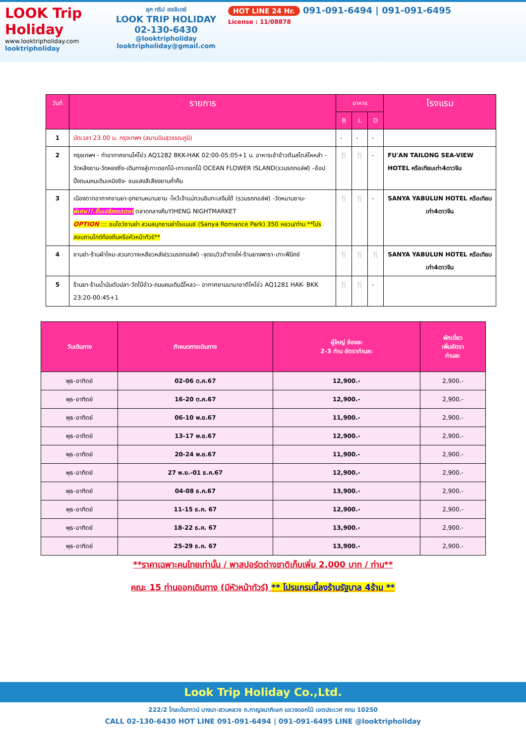LOOK Trip Holiday
www.looktripholiday.com
looktripholiday
ลุค ทริป ฮอลิเดย์
LOOK TRIP HOLIDAY
02-130-6430
@looktripholiday looktripholiday@gmail.com
HOT LINE 24 Hr. 091-091-6494 | 091-091-6495
License : 11/08878
| วันที่ | รายการ | อาหาร | | | โรงแรม |
| --- | --- | --- | --- | --- | --- |
| | | B | L | D | |
| 1 | นัดเวลา 23.00 น. กรุงเทพฯ (สนามบินสุวรรณภูมิ) | - | - | - | |
| 2 | กรุงเทพฯ - ท่าอากาศยานไห่โข่ว AQ1282 BKK-HAK 02:00-05:05+1 น. อาหารเช้าข้าวต้มสไตล์ไหหลำ - วัดหลิงซาน-วัดหยงซิ่ง-เดินทางสู่เกาะดอกไม้-เกาะดอกไม้ OCEAN FLOWER ISLAND(รวมรถกอล์ฟ) –ช้อปปิ้งถนนคนเดินเหมิงชิง- ชมแสงสีเสียงยามค่ำคืน | 🍴 | 🍴 | - | FU'AN TAILONG SEA-VIEW HOTEL หรือเทียบเท่า4ดาวจีน |
| 3 | เมืองตากอากาศซานยา-อุทยานหนานซาน -ไหว้เจ้าแม่กวนอิมทะเลจีนใต้ (รวมรถกอล์ฟ) -วัดหนานซาน- พิเศษ!!.ขึ้นเฮลิคอปเตอร์ ตลาดกลางคืนYIHENG NIGHTMARKET OPTION ::: ชมโชว์ซานย่า สวนสนุกซานย่าโรแมนซ์ (Sanya Romance Park) 350 หยวน/ท่าน **โปรสอบถามไกด์ท้องถิ่นหรือหัวหน้าทัวร์** | 🍴 | 🍴 | - | SANYA YABULUN HOTEL หรือเทียบเท่า4ดาวจีน |
| 4 | ซานย่า-ร้านผ้าไหม-สวนกวางเหลียวหลัง(รวมรถกอล์ฟ) -จุดชมวิวต้าตงไห่-ร้านยางพารา-เกาะฟีนิกซ์ | 🍴 | 🍴 | 🍴 | SANYA YABULUN HOTEL หรือเทียบเท่า4ดาวจีน |
| 5 | ร้านยา-ร้านน้ำมันตับปลา-วัดโป๋อ๋าว-ถนนคนเดินฉีโหลว-- อากาศยานนานาชาติไหโข่ว AQ1281 HAK- BKK 23:20-00:45+1 | 🍴 | 🍴 | - | |
| วันเดินทาง | กำหนดการเดินทาง | ผู้ใหญ่ ห้องละ 2-3 ท่าน อัตราท่านละ | พักเดี่ยว เพิ่มอัตรา ท่านละ |
| --- | --- | --- | --- |
| พุธ-อาทิตย์ | 02-06 ต.ค.67 | 12,900.- | 2,900.- |
| พุธ-อาทิตย์ | 16-20 ต.ค.67 | 12,900.- | 2,900.- |
| พุธ-อาทิตย์ | 06-10 พ.ย.67 | 11,900.- | 2,900.- |
| พุธ-อาทิตย์ | 13-17 พ.ย.67 | 12,900.- | 2,900.- |
| พุธ-อาทิตย์ | 20-24 พ.ย.67 | 11,900.- | 2,900.- |
| พุธ-อาทิตย์ | 27 พ.ย.-01 ธ.ค.67 | 12,900.- | 2,900.- |
| พุธ-อาทิตย์ | 04-08 ธ.ค.67 | 13,900.- | 2,900.- |
| พุธ-อาทิตย์ | 11-15 ธ.ค. 67 | 12,900.- | 2,900.- |
| พุธ-อาทิตย์ | 18-22 ธ.ค. 67 | 13,900.- | 2,900.- |
| พุธ-อาทิตย์ | 25-29 ธ.ค. 67 | 13,900.- | 2,900.- |
**ราคาเฉพาะคนไทยเท่านั้น / พาสปอร์ตต่างชาติเก็บเพิ่ม 2,000 บาท / ท่าน**
คณะ 15 ท่านออกเดินทาง (มีหัวหน้าทัวร์) ** โปรแกรมนี้ลงร้านรัฐบาล 4ร้าน **
Look Trip Holiday Co.,Ltd.
222/2 โกลเด้นทาวน์ บางนา-สวนหลวง ถ.กาญจนาภิเษก แขวงดอกไม้ เขตประเวศ กทม 10250
CALL 02-130-6430 HOT LINE 091-091-6494 | 091-091-6495 LINE @looktripholiday